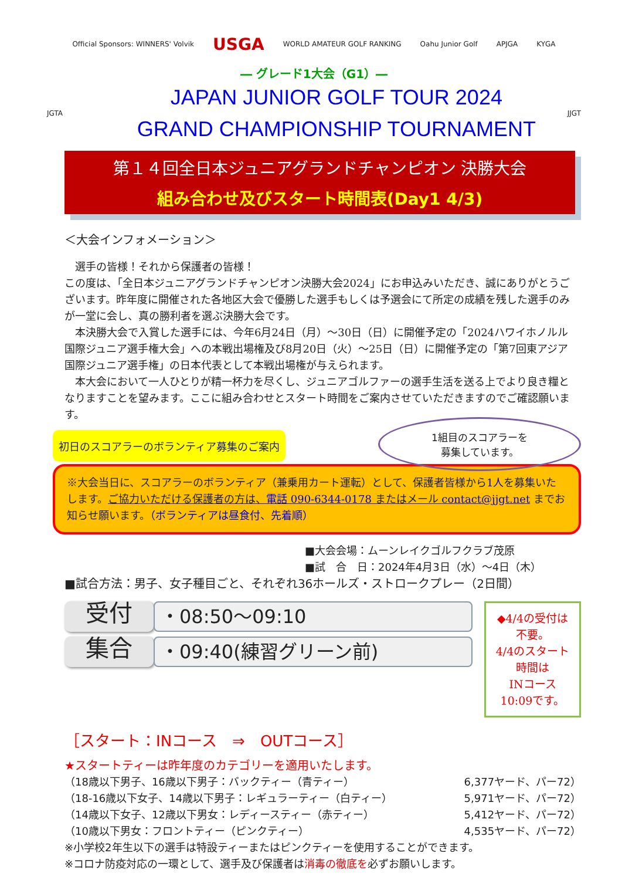Official Sponsors: WINNERS' Volvik USGA WORLD AMATEUR GOLF RANKING Oahu Junior Golf APJGA KYGA
― グレード1大会（G1）―
JGTA
JAPAN JUNIOR GOLF TOUR 2024
GRAND CHAMPIONSHIP TOURNAMENT
JJGT
第１４回全日本ジュニアグランドチャンピオン 決勝大会
組み合わせ及びスタート時間表(Day1 4/3)
＜大会インフォメーション＞
　選手の皆様！それから保護者の皆様！
この度は、「全日本ジュニアグランドチャンピオン決勝大会2024」にお申込みいただき、誠にありがとうございます。昨年度に開催された各地区大会で優勝した選手もしくは予選会にて所定の成績を残した選手のみが一堂に会し、真の勝利者を選ぶ決勝大会です。
　本決勝大会で入賞した選手には、今年6月24日（月）～30日（日）に開催予定の「2024ハワイホノルル国際ジュニア選手権大会」への本戦出場権及び8月20日（火）～25日（日）に開催予定の「第7回東アジア国際ジュニア選手権」の日本代表として本戦出場権が与えられます。
　本大会において一人ひとりが精一杯力を尽くし、ジュニアゴルファーの選手生活を送る上でより良き糧となりますことを望みます。ここに組み合わせとスタート時間をご案内させていただきますのでご確認願います。
1組目のスコアラーを
募集しています。
初日のスコアラーのボランティア募集のご案内
※大会当日に、スコアラーのボランティア（兼乗用カート運転）として、保護者皆様から1人を募集いたします。ご協力いただける保護者の方は、電話 090-6344-0178 またはメール contact@jjgt.net までお知らせ願います。（ボランティアは昼食付、先着順）
■大会会場：ムーンレイクゴルフクラブ茂原
■試　合　日：2024年4月3日（水）～4日（木）
■試合方法：男子、女子種目ごと、それぞれ36ホールズ・ストロークプレー（2日間）
受付
・08:50～09:10
集合
・09:40(練習グリーン前)
◆4/4の受付は不要。
4/4のスタート時間は
INコース 10:09です。
［スタート：INコース　⇒　OUTコース］
★スタートティーは昨年度のカテゴリーを適用いたします。
（18歳以下男子、16歳以下男子：バックティー（青ティー） 6,377ヤード、パー72）
（18-16歳以下女子、14歳以下男子：レギュラーティー（白ティー） 5,971ヤード、パー72）
（14歳以下女子、12歳以下男女：レディースティー（赤ティー） 5,412ヤード、パー72）
（10歳以下男女：フロントティー（ピンクティー） 4,535ヤード、パー72）
※小学校2年生以下の選手は特設ティーまたはピンクティーを使用することができます。
※コロナ防疫対応の一環として、選手及び保護者は消毒の徹底を必ずお願いします。